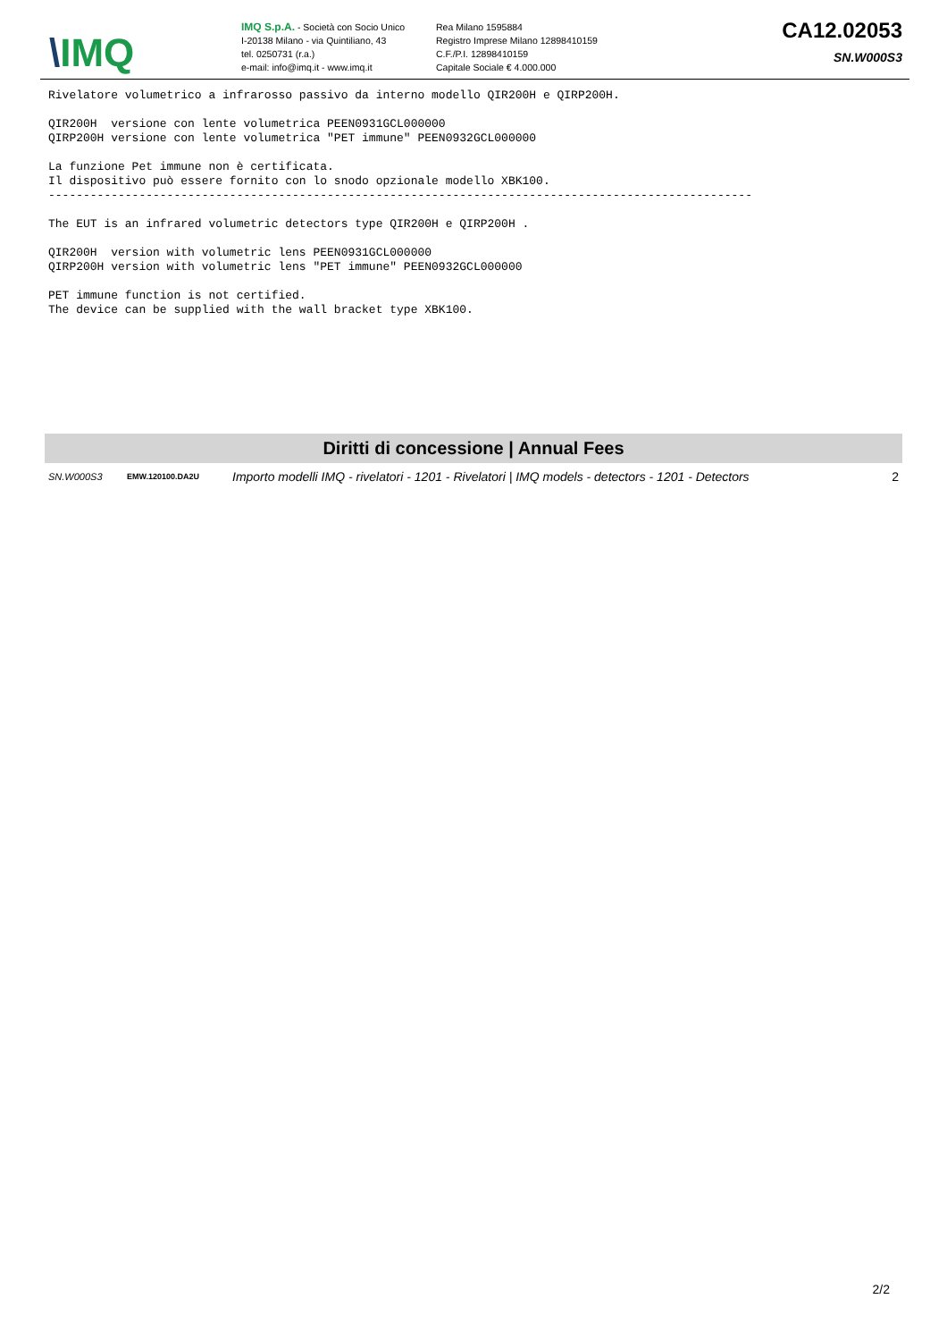\IMQ
IMQ S.p.A. - Società con Socio Unico
I-20138 Milano - via Quintiliano, 43
tel. 0250731 (r.a.)
e-mail: info@imq.it - www.imq.it
Rea Milano 1595884
Registro Imprese Milano 12898410159
C.F./P.I. 12898410159
Capitale Sociale € 4.000.000
CA12.02053
SN.W000S3
Rivelatore volumetrico a infrarosso passivo da interno modello QIR200H e QIRP200H.

QIR200H  versione con lente volumetrica PEEN0931GCL000000
QIRP200H versione con lente volumetrica "PET immune" PEEN0932GCL000000

La funzione Pet immune non è certificata.
Il dispositivo può essere fornito con lo snodo opzionale modello XBK100.
-----------------------------------------------------------------------------------------------------

The EUT is an infrared volumetric detectors type QIR200H e QIRP200H .

QIR200H  version with volumetric lens PEEN0931GCL000000
QIRP200H version with volumetric lens "PET immune" PEEN0932GCL000000

PET immune function is not certified.
The device can be supplied with the wall bracket type XBK100.
Diritti di concessione | Annual Fees
| SN.W000S3 | EMW.120100.DA2U | Importo modelli IMQ - rivelatori - 1201 - Rivelatori / IMQ models - detectors - 1201 - Detectors | 2 |
2/2